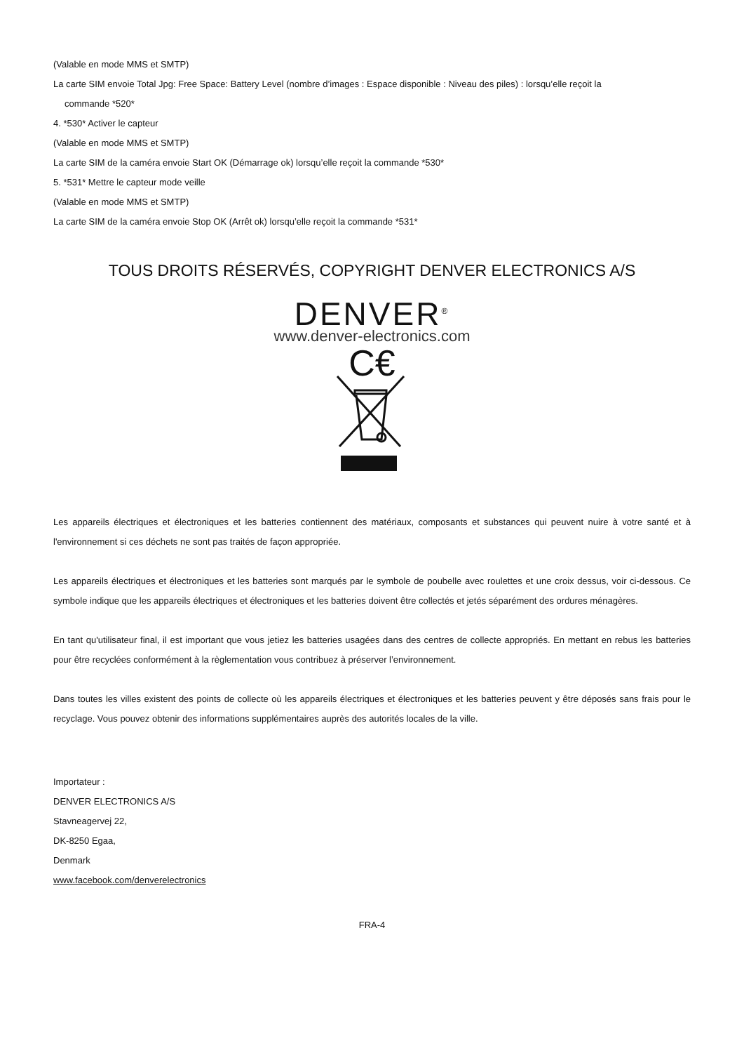(Valable en mode MMS et SMTP)
La carte SIM envoie Total Jpg: Free Space: Battery Level (nombre d’images : Espace disponible : Niveau des piles) : lorsqu’elle reçoit la
commande *520*
4. *530* Activer le capteur
(Valable en mode MMS et SMTP)
La carte SIM de la caméra envoie Start OK (Démarrage ok) lorsqu’elle reçoit la commande *530*
5. *531* Mettre le capteur mode veille
(Valable en mode MMS et SMTP)
La carte SIM de la caméra envoie Stop OK (Arrêt ok) lorsqu’elle reçoit la commande *531*
TOUS DROITS RÉSERVÉS, COPYRIGHT DENVER ELECTRONICS A/S
DENVER<sup>®</sup>
www.denver-electronics.com
C€
Les appareils électriques et électroniques et les batteries contiennent des matériaux, composants et substances qui peuvent nuire à votre santé et à l'environnement si ces déchets ne sont pas traités de façon appropriée.
Les appareils électriques et électroniques et les batteries sont marqués par le symbole de poubelle avec roulettes et une croix dessus, voir ci-dessous. Ce symbole indique que les appareils électriques et électroniques et les batteries doivent être collectés et jetés séparément des ordures ménagères.
En tant qu'utilisateur final, il est important que vous jetiez les batteries usagées dans des centres de collecte appropriés. En mettant en rebus les batteries pour être recyclées conformément à la règlementation vous contribuez à préserver l’environnement.
Dans toutes les villes existent des points de collecte où les appareils électriques et électroniques et les batteries peuvent y être déposés sans frais pour le recyclage. Vous pouvez obtenir des informations supplémentaires auprès des autorités locales de la ville.
Importateur :
DENVER ELECTRONICS A/S
Stavneagervej 22,
DK-8250 Egaa,
Denmark
www.facebook.com/denverelectronics
FRA-4